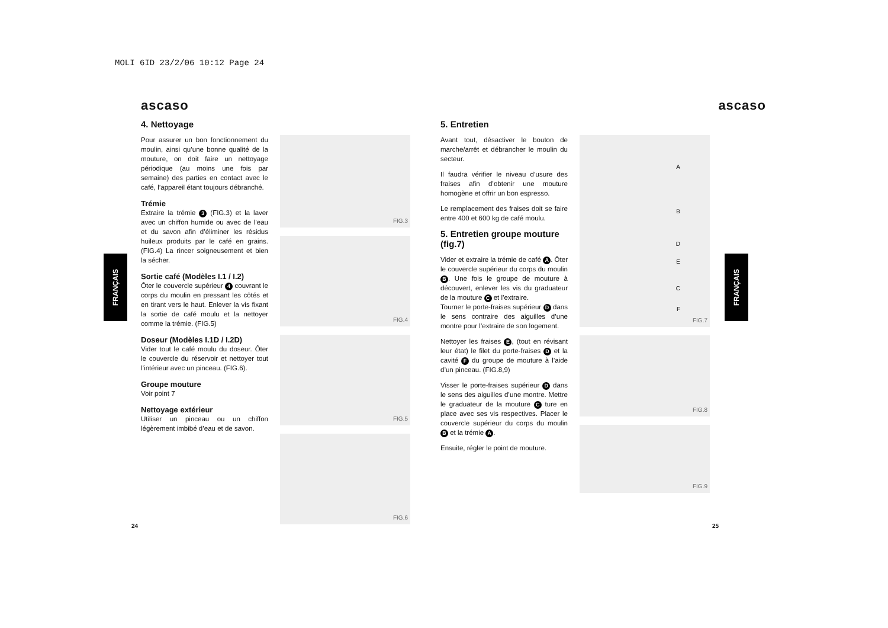MOLI 6ID 23/2/06 10:12 Page 24
FRANÇAIS
FRANÇAIS
ascaso
4. Nettoyage
Pour assurer un bon fonctionnement du moulin, ainsi qu’une bonne qualité de la mouture, on doit faire un nettoyage périodique (au moins une fois par semaine) des parties en contact avec le café, l’appareil étant toujours débranché.
Trémie
Extraire la trémie 3 (FIG.3) et la laver avec un chiffon humide ou avec de l’eau et du savon afin d’éliminer les résidus huileux produits par le café en grains. (FIG.4) La rincer soigneusement et bien la sécher.
Sortie café (Modèles I.1 / I.2)
Ôter le couvercle supérieur 4 couvrant le corps du moulin en pressant les côtés et en tirant vers le haut. Enlever la vis fixant la sortie de café moulu et la nettoyer comme la trémie. (FIG.5)
Doseur (Modèles I.1D / I.2D)
Vider tout le café moulu du doseur. Ôter le couvercle du réservoir et nettoyer tout l’intérieur avec un pinceau. (FIG.6).
Groupe mouture
Voir point 7
Nettoyage extérieur
Utiliser un pinceau ou un chiffon légèrement imbibé d’eau et de savon.
FIG.3
FIG.4
FIG.5
FIG.6
24
ascaso
5. Entretien
Avant tout, désactiver le bouton de marche/arrêt et débrancher le moulin du secteur.
Il faudra vérifier le niveau d’usure des fraises afin d’obtenir une mouture homogène et offrir un bon espresso.
Le remplacement des fraises doit se faire entre 400 et 600 kg de café moulu.
5. Entretien groupe mouture (fig.7)
Vider et extraire la trémie de café A. Ôter le couvercle supérieur du corps du moulin B. Une fois le groupe de mouture à découvert, enlever les vis du graduateur de la mouture C et l’extraire.
Tourner le porte-fraises supérieur D dans le sens contraire des aiguilles d’une montre pour l’extraire de son logement.
Nettoyer les fraises E, (tout en révisant leur état) le filet du porte-fraises D et la cavité F du groupe de mouture à l’aide d’un pinceau. (FIG.8,9)
Visser le porte-fraises supérieur D dans le sens des aiguilles d’une montre. Mettre le graduateur de la mouture C ture en place avec ses vis respectives. Placer le couvercle supérieur du corps du moulin B et la trémie A.
Ensuite, régler le point de mouture.
FIG.7
A
B
D
E
C
F
FIG.8
FIG.9
25